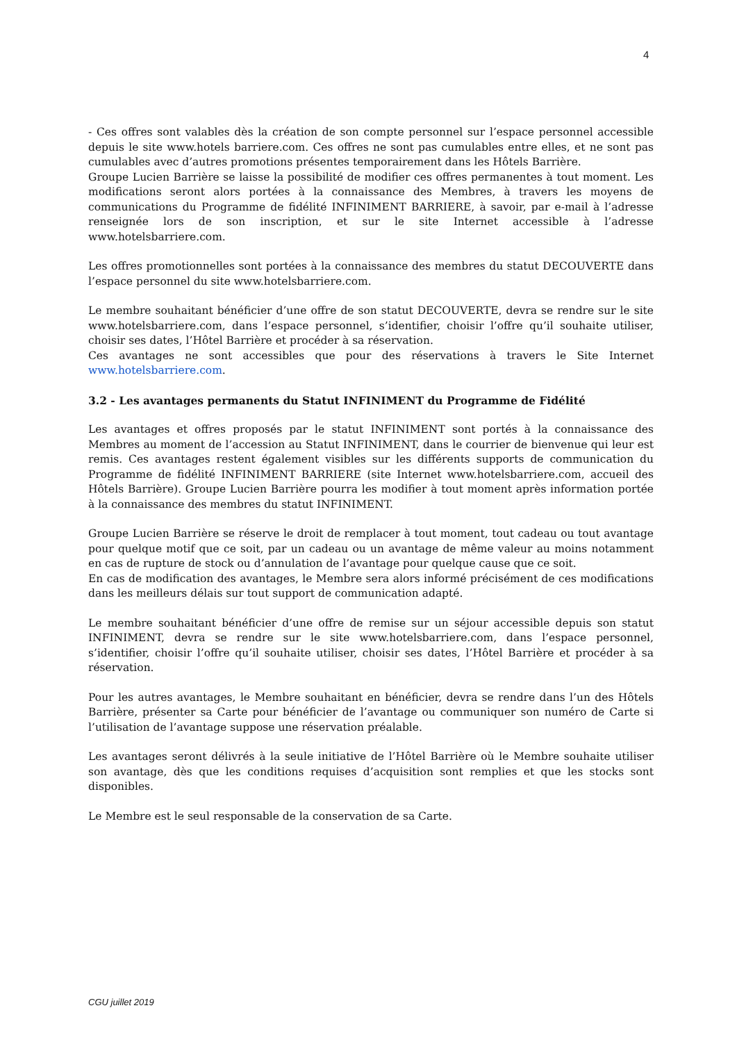4
- Ces offres sont valables dès la création de son compte personnel sur l’espace personnel accessible depuis le site www.hotels barriere.com. Ces offres ne sont pas cumulables entre elles, et ne sont pas cumulables avec d’autres promotions présentes temporairement dans les Hôtels Barrière.
Groupe Lucien Barrière se laisse la possibilité de modifier ces offres permanentes à tout moment. Les modifications seront alors portées à la connaissance des Membres, à travers les moyens de communications du Programme de fidélité INFINIMENT BARRIERE, à savoir, par e-mail à l’adresse renseignée lors de son inscription, et sur le site Internet accessible à l’adresse www.hotelsbarriere.com.
Les offres promotionnelles sont portées à la connaissance des membres du statut DECOUVERTE dans l’espace personnel du site www.hotelsbarriere.com.
Le membre souhaitant bénéficier d’une offre de son statut DECOUVERTE, devra se rendre sur le site www.hotelsbarriere.com, dans l’espace personnel, s’identifier, choisir l’offre qu’il souhaite utiliser, choisir ses dates, l’Hôtel Barrière et procéder à sa réservation.
Ces avantages ne sont accessibles que pour des réservations à travers le Site Internet www.hotelsbarriere.com.
3.2 - Les avantages permanents du Statut INFINIMENT du Programme de Fidélité
Les avantages et offres proposés par le statut INFINIMENT sont portés à la connaissance des Membres au moment de l’accession au Statut INFINIMENT, dans le courrier de bienvenue qui leur est remis. Ces avantages restent également visibles sur les différents supports de communication du Programme de fidélité INFINIMENT BARRIERE (site Internet www.hotelsbarriere.com, accueil des Hôtels Barrière). Groupe Lucien Barrière pourra les modifier à tout moment après information portée à la connaissance des membres du statut INFINIMENT.
Groupe Lucien Barrière se réserve le droit de remplacer à tout moment, tout cadeau ou tout avantage pour quelque motif que ce soit, par un cadeau ou un avantage de même valeur au moins notamment en cas de rupture de stock ou d’annulation de l’avantage pour quelque cause que ce soit.
En cas de modification des avantages, le Membre sera alors informé précisément de ces modifications dans les meilleurs délais sur tout support de communication adapté.
Le membre souhaitant bénéficier d’une offre de remise sur un séjour accessible depuis son statut INFINIMENT, devra se rendre sur le site www.hotelsbarriere.com, dans l’espace personnel, s’identifier, choisir l’offre qu’il souhaite utiliser, choisir ses dates, l’Hôtel Barrière et procéder à sa réservation.
Pour les autres avantages, le Membre souhaitant en bénéficier, devra se rendre dans l’un des Hôtels Barrière, présenter sa Carte pour bénéficier de l’avantage ou communiquer son numéro de Carte si l’utilisation de l’avantage suppose une réservation préalable.
Les avantages seront délivrés à la seule initiative de l’Hôtel Barrière où le Membre souhaite utiliser son avantage, dès que les conditions requises d’acquisition sont remplies et que les stocks sont disponibles.
Le Membre est le seul responsable de la conservation de sa Carte.
CGU juillet 2019